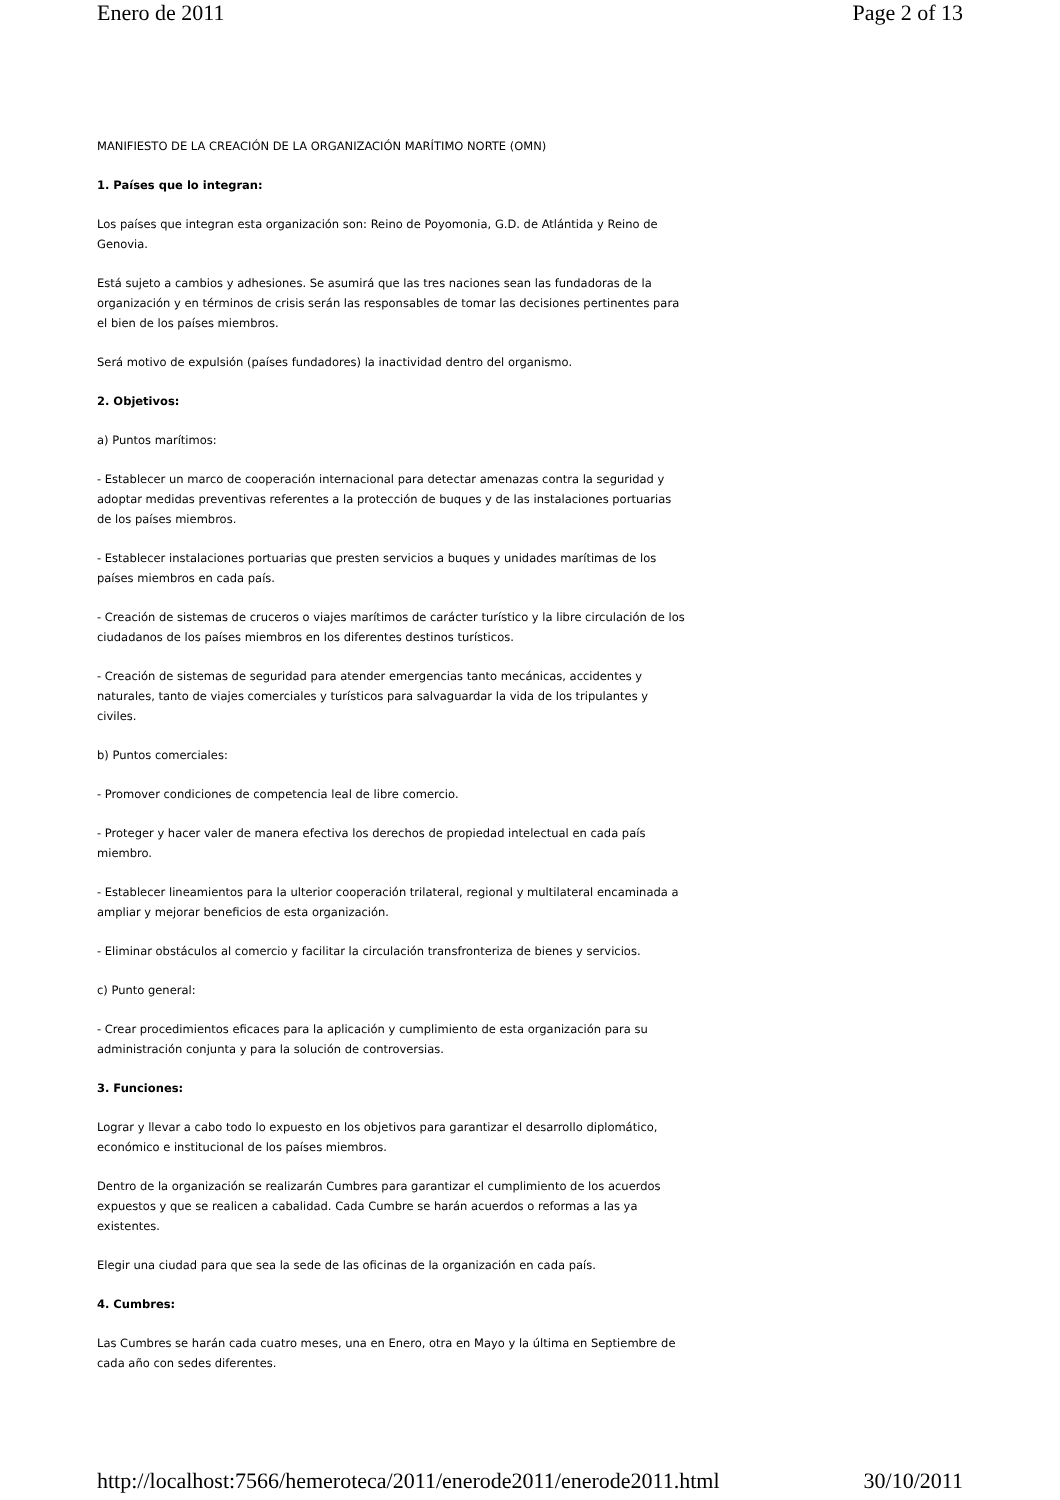Enero de 2011 Page 2 of 13
MANIFIESTO DE LA CREACIÓN DE LA ORGANIZACIÓN MARÍTIMO NORTE (OMN)
1. Países que lo integran:
Los países que integran esta organización son: Reino de Poyomonia, G.D. de Atlántida y Reino de Genovia.
Está sujeto a cambios y adhesiones. Se asumirá que las tres naciones sean las fundadoras de la organización y en términos de crisis serán las responsables de tomar las decisiones pertinentes para el bien de los países miembros.
Será motivo de expulsión (países fundadores) la inactividad dentro del organismo.
2. Objetivos:
a) Puntos marítimos:
- Establecer un marco de cooperación internacional para detectar amenazas contra la seguridad y adoptar medidas preventivas referentes a la protección de buques y de las instalaciones portuarias de los países miembros.
- Establecer instalaciones portuarias que presten servicios a buques y unidades marítimas de los países miembros en cada país.
- Creación de sistemas de cruceros o viajes marítimos de carácter turístico y la libre circulación de los ciudadanos de los países miembros en los diferentes destinos turísticos.
- Creación de sistemas de seguridad para atender emergencias tanto mecánicas, accidentes y naturales, tanto de viajes comerciales y turísticos para salvaguardar la vida de los tripulantes y civiles.
b) Puntos comerciales:
- Promover condiciones de competencia leal de libre comercio.
- Proteger y hacer valer de manera efectiva los derechos de propiedad intelectual en cada país miembro.
- Establecer lineamientos para la ulterior cooperación trilateral, regional y multilateral encaminada a ampliar y mejorar beneficios de esta organización.
- Eliminar obstáculos al comercio y facilitar la circulación transfronteriza de bienes y servicios.
c) Punto general:
- Crear procedimientos eficaces para la aplicación y cumplimiento de esta organización para su administración conjunta y para la solución de controversias.
3. Funciones:
Lograr y llevar a cabo todo lo expuesto en los objetivos para garantizar el desarrollo diplomático, económico e institucional de los países miembros.
Dentro de la organización se realizarán Cumbres para garantizar el cumplimiento de los acuerdos expuestos y que se realicen a cabalidad. Cada Cumbre se harán acuerdos o reformas a las ya existentes.
Elegir una ciudad para que sea la sede de las oficinas de la organización en cada país.
4. Cumbres:
Las Cumbres se harán cada cuatro meses, una en Enero, otra en Mayo y la última en Septiembre de cada año con sedes diferentes.
http://localhost:7566/hemeroteca/2011/enerode2011/enerode2011.html 30/10/2011